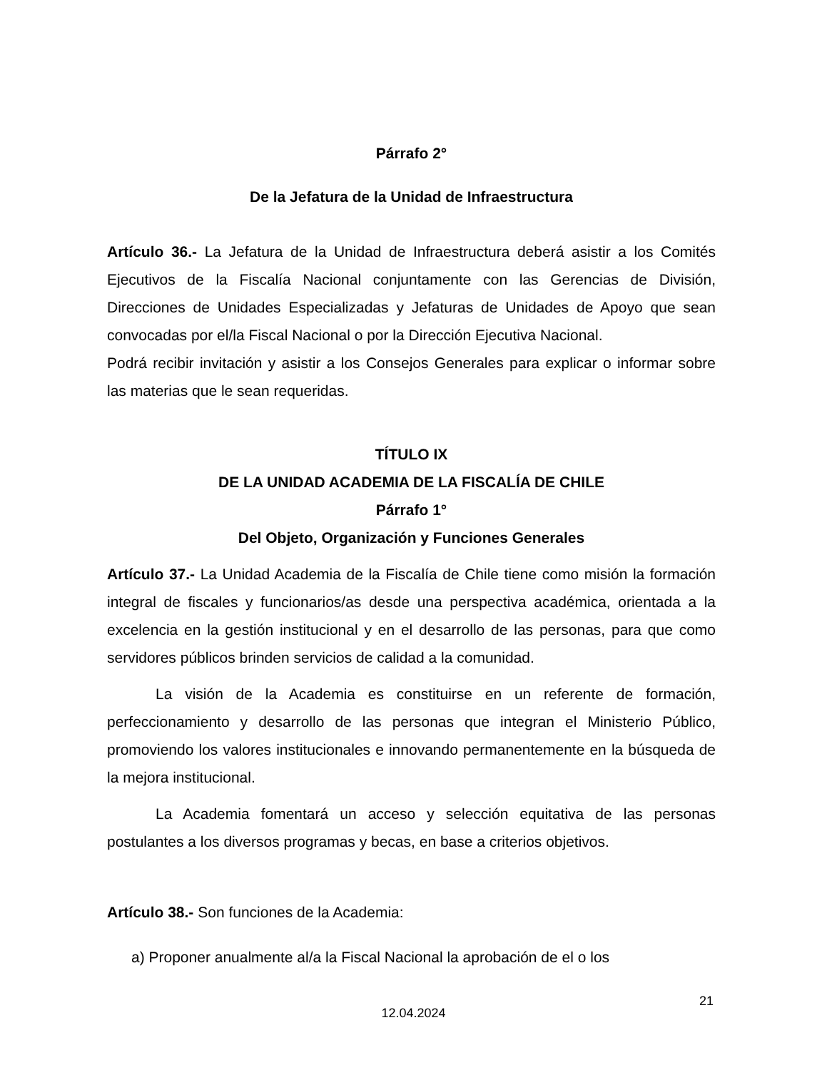Párrafo 2°
De la Jefatura de la Unidad de Infraestructura
Artículo 36.- La Jefatura de la Unidad de Infraestructura deberá asistir a los Comités Ejecutivos de la Fiscalía Nacional conjuntamente con las Gerencias de División, Direcciones de Unidades Especializadas y Jefaturas de Unidades de Apoyo que sean convocadas por el/la Fiscal Nacional o por la Dirección Ejecutiva Nacional.
Podrá recibir invitación y asistir a los Consejos Generales para explicar o informar sobre las materias que le sean requeridas.
TÍTULO IX
DE LA UNIDAD ACADEMIA DE LA FISCALÍA DE CHILE
Párrafo 1°
Del Objeto, Organización y Funciones Generales
Artículo 37.- La Unidad Academia de la Fiscalía de Chile tiene como misión la formación integral de fiscales y funcionarios/as desde una perspectiva académica, orientada a la excelencia en la gestión institucional y en el desarrollo de las personas, para que como servidores públicos brinden servicios de calidad a la comunidad.
La visión de la Academia es constituirse en un referente de formación, perfeccionamiento y desarrollo de las personas que integran el Ministerio Público, promoviendo los valores institucionales e innovando permanentemente en la búsqueda de la mejora institucional.
La Academia fomentará un acceso y selección equitativa de las personas postulantes a los diversos programas y becas, en base a criterios objetivos.
Artículo 38.- Son funciones de la Academia:
a) Proponer anualmente al/a la Fiscal Nacional la aprobación de el o los
21
12.04.2024